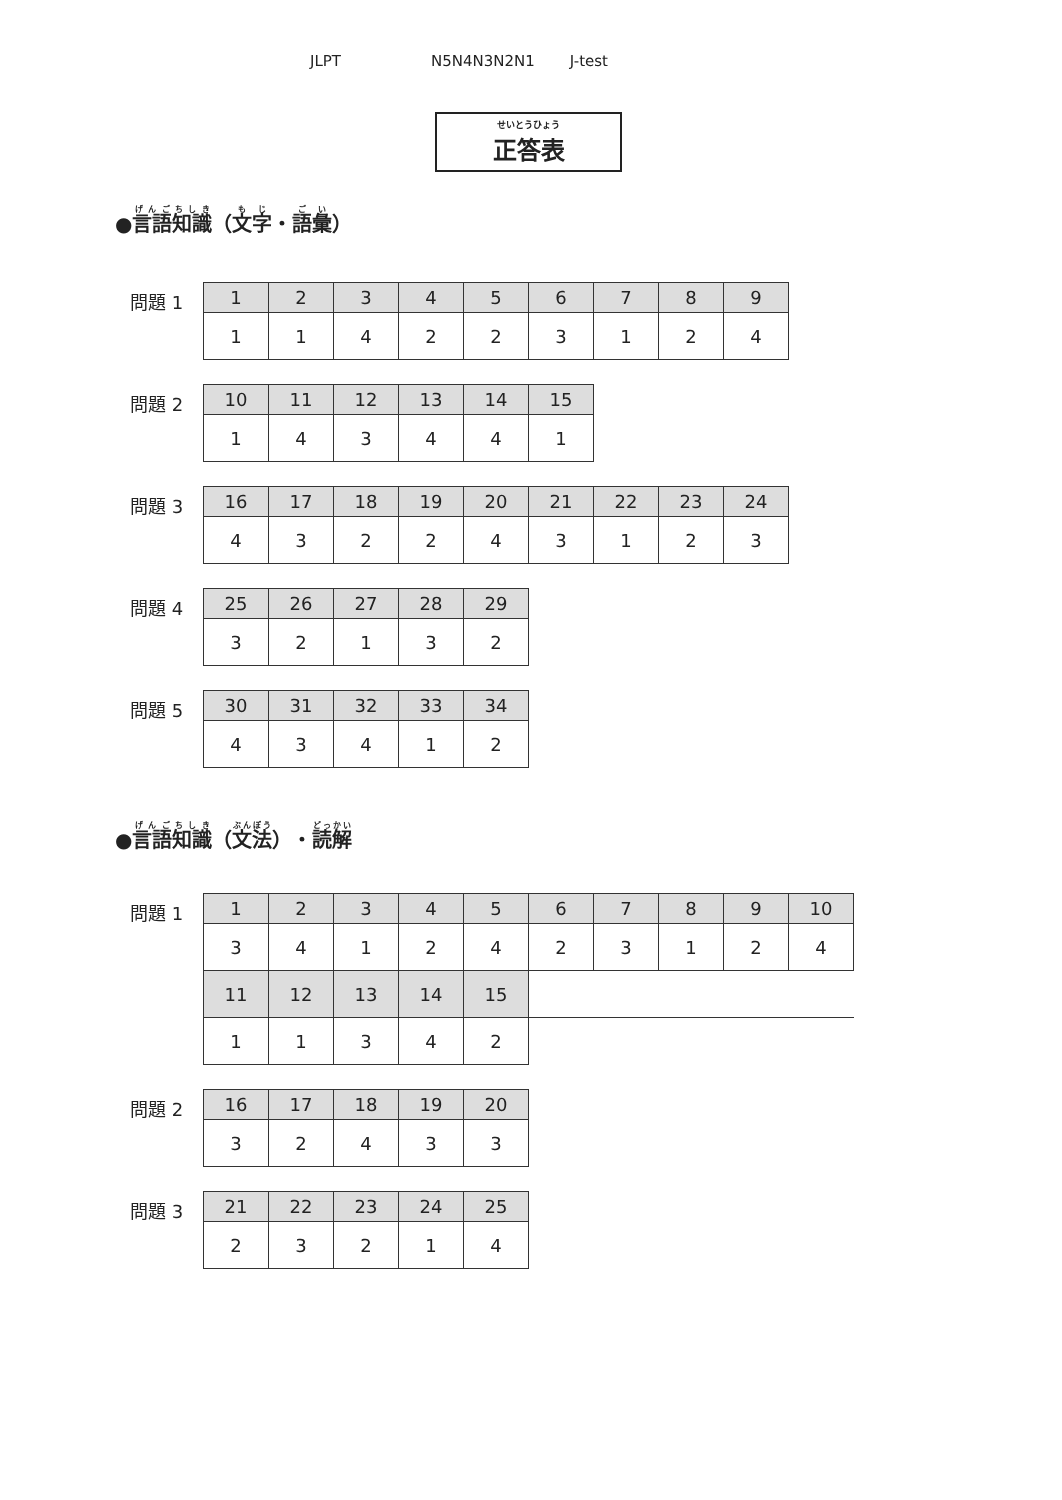JLPT N5N4N3N2N1 J-test
せいとうひょう
正答表
●言語知識（文字・語彙）
問題 1
| 1 | 2 | 3 | 4 | 5 | 6 | 7 | 8 | 9 |
| --- | --- | --- | --- | --- | --- | --- | --- | --- |
| 1 | 1 | 4 | 2 | 2 | 3 | 1 | 2 | 4 |
問題 2
| 10 | 11 | 12 | 13 | 14 | 15 |
| --- | --- | --- | --- | --- | --- |
| 1 | 4 | 3 | 4 | 4 | 1 |
問題 3
| 16 | 17 | 18 | 19 | 20 | 21 | 22 | 23 | 24 |
| --- | --- | --- | --- | --- | --- | --- | --- | --- |
| 4 | 3 | 2 | 2 | 4 | 3 | 1 | 2 | 3 |
問題 4
| 25 | 26 | 27 | 28 | 29 |
| --- | --- | --- | --- | --- |
| 3 | 2 | 1 | 3 | 2 |
問題 5
| 30 | 31 | 32 | 33 | 34 |
| --- | --- | --- | --- | --- |
| 4 | 3 | 4 | 1 | 2 |
●言語知識（文法）・読解
問題 1
| 1 | 2 | 3 | 4 | 5 | 6 | 7 | 8 | 9 | 10 |
| --- | --- | --- | --- | --- | --- | --- | --- | --- | --- |
| 3 | 4 | 1 | 2 | 4 | 2 | 3 | 1 | 2 | 4 |
| 11 | 12 | 13 | 14 | 15 | | | | | |
| 1 | 1 | 3 | 4 | 2 | | | | | |
問題 2
| 16 | 17 | 18 | 19 | 20 |
| --- | --- | --- | --- | --- |
| 3 | 2 | 4 | 3 | 3 |
問題 3
| 21 | 22 | 23 | 24 | 25 |
| --- | --- | --- | --- | --- |
| 2 | 3 | 2 | 1 | 4 |